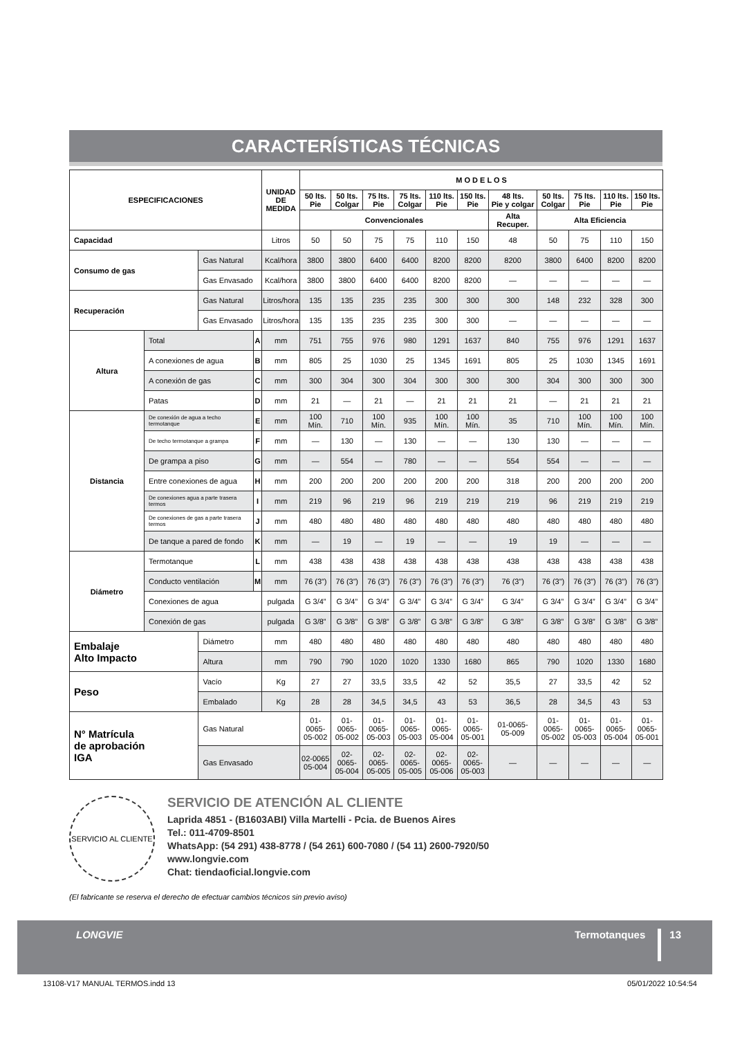CARACTERÍSTICAS TÉCNICAS
| ESPECIFICACIONES | | | | UNIDAD DE MEDIDA | M O D E L O S | | | | | | | | | | |
| --- | --- | --- | --- | --- | --- | --- | --- | --- | --- | --- | --- | --- | --- | --- | --- |
| | | | | | 50 lts. Pie | 50 lts. Colgar | 75 lts. Pie | 75 lts. Colgar | 110 lts. Pie | 150 lts. Pie | 48 lts. Pie y colgar | 50 lts. Colgar | 75 lts. Pie | 110 lts. Pie | 150 lts. Pie |
| | | | | | Convencionales | | | | | | Alta Recuper. | Alta Eficiencia | | | |
| Capacidad | | | | Litros | 50 | 50 | 75 | 75 | 110 | 150 | 48 | 50 | 75 | 110 | 150 |
| Consumo de gas | | Gas Natural | | Kcal/hora | 3800 | 3800 | 6400 | 6400 | 8200 | 8200 | 8200 | 3800 | 6400 | 8200 | 8200 |
| | | Gas Envasado | | Kcal/hora | 3800 | 3800 | 6400 | 6400 | 8200 | 8200 | — | — | — | — | — |
| Recuperación | | Gas Natural | | Litros/hora | 135 | 135 | 235 | 235 | 300 | 300 | 300 | 148 | 232 | 328 | 300 |
| | | Gas Envasado | | Litros/hora | 135 | 135 | 235 | 235 | 300 | 300 | — | — | — | — | — |
| Altura | Total | | A | mm | 751 | 755 | 976 | 980 | 1291 | 1637 | 840 | 755 | 976 | 1291 | 1637 |
| | A conexiones de agua | | B | mm | 805 | 25 | 1030 | 25 | 1345 | 1691 | 805 | 25 | 1030 | 1345 | 1691 |
| | A conexión de gas | | C | mm | 300 | 304 | 300 | 304 | 300 | 300 | 300 | 304 | 300 | 300 | 300 |
| | Patas | | D | mm | 21 | — | 21 | — | 21 | 21 | 21 | — | 21 | 21 | 21 |
| Distancia | De conexión de agua a techo termotanque | | E | mm | 100 Mín. | 710 | 100 Mín. | 935 | 100 Mín. | 100 Mín. | 35 | 710 | 100 Mín. | 100 Mín. | 100 Mín. |
| | De techo termotanque a grampa | | F | mm | — | 130 | — | 130 | — | — | 130 | 130 | — | — | — |
| | De grampa a piso | | G | mm | — | 554 | — | 780 | — | — | 554 | 554 | — | — | — |
| | Entre conexiones de agua | | H | mm | 200 | 200 | 200 | 200 | 200 | 200 | 318 | 200 | 200 | 200 | 200 |
| | De conexiones agua a parte trasera termos | | I | mm | 219 | 96 | 219 | 96 | 219 | 219 | 219 | 96 | 219 | 219 | 219 |
| | De conexiones de gas a parte trasera termos | | J | mm | 480 | 480 | 480 | 480 | 480 | 480 | 480 | 480 | 480 | 480 | 480 |
| | De tanque a pared de fondo | | K | mm | — | 19 | — | 19 | — | — | 19 | 19 | — | — | — |
| Diámetro | Termotanque | | L | mm | 438 | 438 | 438 | 438 | 438 | 438 | 438 | 438 | 438 | 438 | 438 |
| | Conducto ventilación | | M | mm | 76 (3”) | 76 (3”) | 76 (3”) | 76 (3”) | 76 (3”) | 76 (3”) | 76 (3”) | 76 (3”) | 76 (3”) | 76 (3”) | 76 (3”) |
| | Conexiones de agua | | | pulgada | G 3/4” | G 3/4” | G 3/4” | G 3/4” | G 3/4” | G 3/4” | G 3/4” | G 3/4” | G 3/4” | G 3/4” | G 3/4” |
| | Conexión de gas | | | pulgada | G 3/8” | G 3/8” | G 3/8” | G 3/8” | G 3/8” | G 3/8” | G 3/8” | G 3/8” | G 3/8” | G 3/8” | G 3/8” |
| Embalaje Alto Impacto | | Diámetro | | mm | 480 | 480 | 480 | 480 | 480 | 480 | 480 | 480 | 480 | 480 | 480 |
| | | Altura | | mm | 790 | 790 | 1020 | 1020 | 1330 | 1680 | 865 | 790 | 1020 | 1330 | 1680 |
| Peso | | Vacío | | Kg | 27 | 27 | 33,5 | 33,5 | 42 | 52 | 35,5 | 27 | 33,5 | 42 | 52 |
| | | Embalado | | Kg | 28 | 28 | 34,5 | 34,5 | 43 | 53 | 36,5 | 28 | 34,5 | 43 | 53 |
| N° Matrícula de aprobación IGA | | Gas Natural | | | 01-0065- 05-002 | 01-0065- 05-002 | 01-0065- 05-003 | 01-0065- 05-003 | 01-0065- 05-004 | 01-0065- 05-001 | 01-0065- 05-009 | 01-0065- 05-002 | 01-0065- 05-003 | 01-0065- 05-004 | 01-0065- 05-001 |
| | | Gas Envasado | | | 02-0065 05-004 | 02-0065- 05-004 | 02-0065- 05-005 | 02-0065- 05-005 | 02-0065- 05-006 | 02-0065- 05-003 | — | — | — | — | — |
SERVICIO AL CLIENTE
SERVICIO DE ATENCIÓN AL CLIENTE
Laprida 4851 - (B1603ABI) Villa Martelli - Pcia. de Buenos Aires
Tel.: 011-4709-8501
WhatsApp: (54 291) 438-8778 / (54 261) 600-7080 / (54 11) 2600-7920/50
www.longvie.com
Chat: tiendaoficial.longvie.com
(El fabricante se reserva el derecho de efectuar cambios técnicos sin previo aviso)
LONGVIE Termotanques 13
13108-V17 MANUAL TERMOS.indd 13
05/01/2022 10:54:54